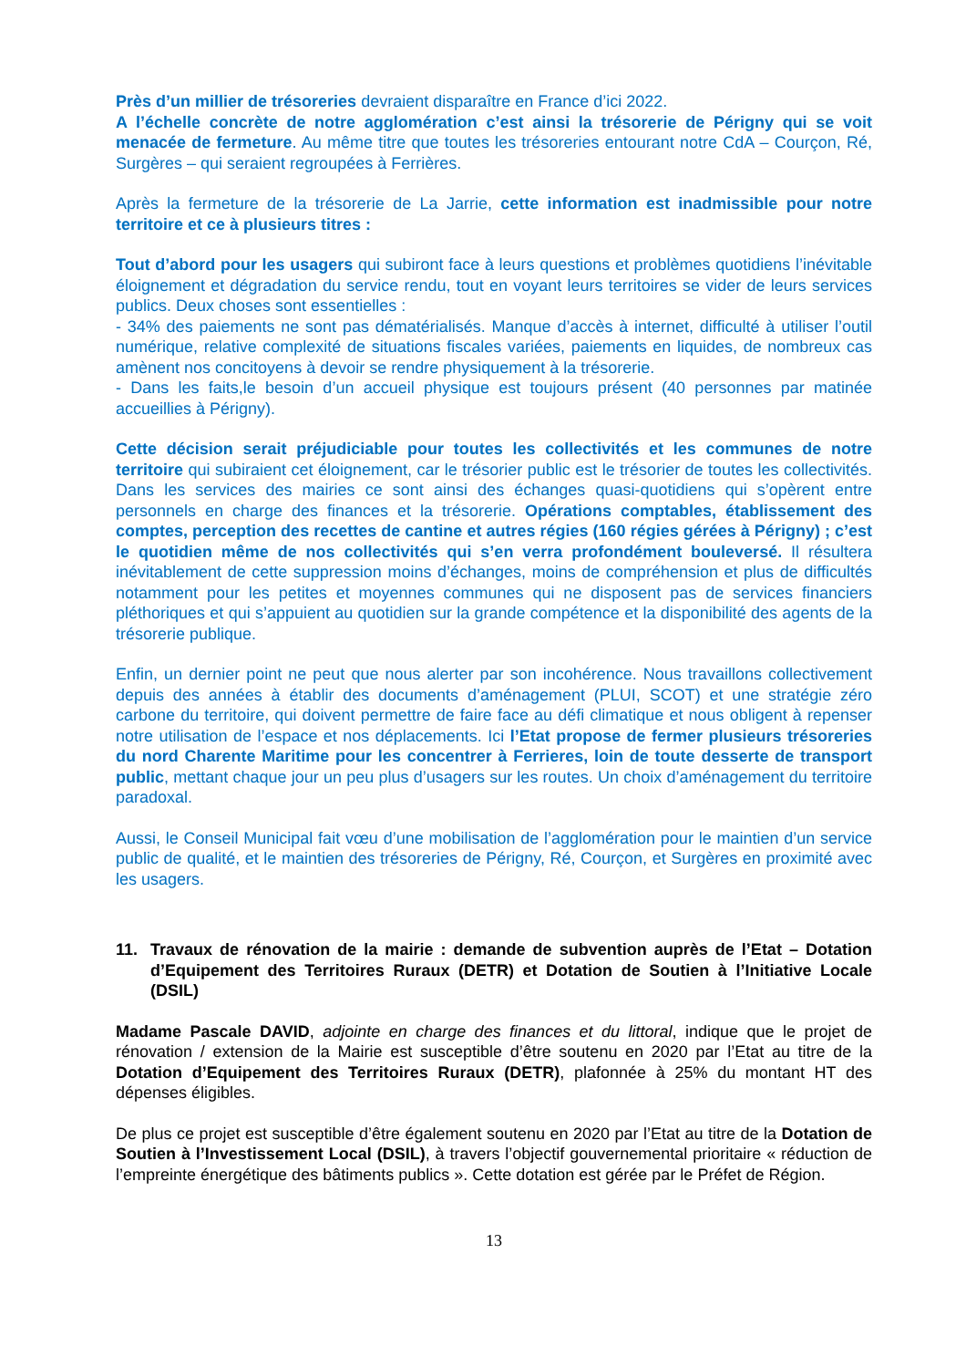Près d’un millier de trésoreries devraient disparaître en France d’ici 2022.
A l’échelle concrète de notre agglomération c’est ainsi la trésorerie de Périgny qui se voit menacée de fermeture. Au même titre que toutes les trésoreries entourant notre CdA – Courçon, Ré, Surgères – qui seraient regroupées à Ferrières.
Après la fermeture de la trésorerie de La Jarrie, cette information est inadmissible pour notre territoire et ce à plusieurs titres :
Tout d’abord pour les usagers qui subiront face à leurs questions et problèmes quotidiens l’inévitable éloignement et dégradation du service rendu, tout en voyant leurs territoires se vider de leurs services publics. Deux choses sont essentielles :
- 34% des paiements ne sont pas dématérialisés. Manque d’accès à internet, difficulté à utiliser l’outil numérique, relative complexité de situations fiscales variées, paiements en liquides, de nombreux cas amènent nos concitoyens à devoir se rendre physiquement à la trésorerie.
- Dans les faits,le besoin d’un accueil physique est toujours présent (40 personnes par matinée accueillies à Périgny).
Cette décision serait préjudiciable pour toutes les collectivités et les communes de notre territoire qui subiraient cet éloignement, car le trésorier public est le trésorier de toutes les collectivités. Dans les services des mairies ce sont ainsi des échanges quasi-quotidiens qui s’opèrent entre personnels en charge des finances et la trésorerie. Opérations comptables, établissement des comptes, perception des recettes de cantine et autres régies (160 régies gérées à Périgny) ; c’est le quotidien même de nos collectivités qui s’en verra profondément bouleversé. Il résultera inévitablement de cette suppression moins d’échanges, moins de compréhension et plus de difficultés notamment pour les petites et moyennes communes qui ne disposent pas de services financiers pléthoriques et qui s’appuient au quotidien sur la grande compétence et la disponibilité des agents de la trésorerie publique.
Enfin, un dernier point ne peut que nous alerter par son incohérence. Nous travaillons collectivement depuis des années à établir des documents d’aménagement (PLUI, SCOT) et une stratégie zéro carbone du territoire, qui doivent permettre de faire face au défi climatique et nous obligent à repenser notre utilisation de l’espace et nos déplacements. Ici l’Etat propose de fermer plusieurs trésoreries du nord Charente Maritime pour les concentrer à Ferrieres, loin de toute desserte de transport public, mettant chaque jour un peu plus d’usagers sur les routes. Un choix d’aménagement du territoire paradoxal.
Aussi, le Conseil Municipal fait vœu d’une mobilisation de l’agglomération pour le maintien d’un service public de qualité, et le maintien des trésoreries de Périgny, Ré, Courçon, et Surgères en proximité avec les usagers.
11. Travaux de rénovation de la mairie : demande de subvention auprès de l’Etat – Dotation d’Equipement des Territoires Ruraux (DETR) et Dotation de Soutien à l’Initiative Locale (DSIL)
Madame Pascale DAVID, adjointe en charge des finances et du littoral, indique que le projet de rénovation / extension de la Mairie est susceptible d’être soutenu en 2020 par l’Etat au titre de la Dotation d’Equipement des Territoires Ruraux (DETR), plafonnée à 25% du montant HT des dépenses éligibles.
De plus ce projet est susceptible d’être également soutenu en 2020 par l’Etat au titre de la Dotation de Soutien à l’Investissement Local (DSIL), à travers l’objectif gouvernemental prioritaire « réduction de l’empreinte énergétique des bâtiments publics ». Cette dotation est gérée par le Préfet de Région.
13